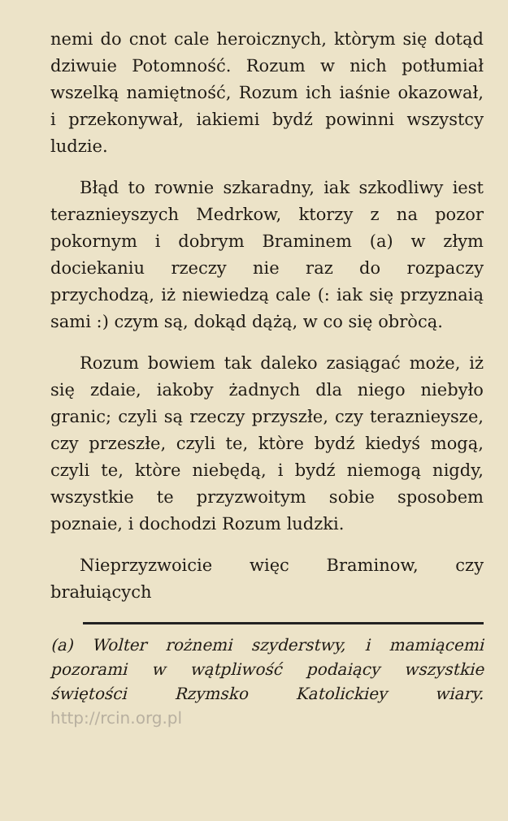nemi do cnot cale heroicznych, ktòrym się dotąd dziwuie Potomność. Rozum w nich potłumiał wszelką namiętność, Rozum ich iaśnie okazował, i przekonywał, iakiemi bydź powinni wszystcy ludzie.
Błąd to rownie szkaradny, iak szkodliwy iest teraznieyszych Medrkow, ktorzy z na pozor pokornym i dobrym Braminem (a) w złym dociekaniu rzeczy nie raz do rozpaczy przychodzą, iż niewiedzą cale (: iak się przyznaią sami :) czym są, dokąd dążą, w co się obròcą.
Rozum bowiem tak daleko zasiągać może, iż się zdaie, iakoby żadnych dla niego niebyło granic; czyli są rzeczy przyszłe, czy teraznieysze, czy przeszłe, czyli te, ktòre bydź kiedyś mogą, czyli te, ktòre niebędą, i bydź niemogą nigdy, wszystkie te przyzwoitym sobie sposobem poznaie, i dochodzi Rozum ludzki.
Nieprzyzwoicie więc Braminow, czy brałuiących
(a) Wolter rożnemi szyderstwy, i ma­miącemi pozorami w wątpliwość podaiący wszystkie świętości Rzymsko Katolickiey wiary. http://rcin.org.pl